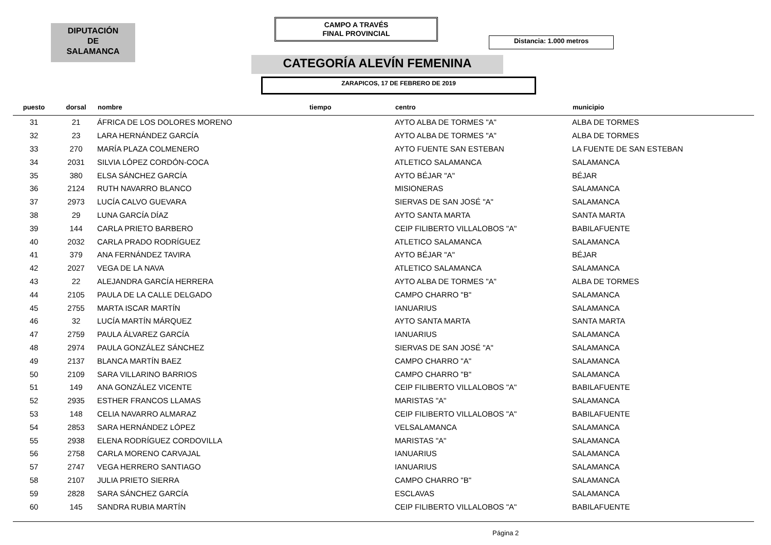DIPUTACIÓN
DE
SALAMANCA
CAMPO A TRAVÉS
FINAL PROVINCIAL
Distancia: 1.000 metros
CATEGORÍA ALEVÍN FEMENINA
ZARAPICOS, 17 DE FEBRERO DE 2019
| puesto | dorsal | nombre | tiempo | centro | municipio |
| --- | --- | --- | --- | --- | --- |
| 31 | 21 | ÁFRICA DE LOS DOLORES MORENO | | AYTO ALBA DE TORMES "A" | ALBA DE TORMES |
| 32 | 23 | LARA HERNÁNDEZ GARCÍA | | AYTO ALBA DE TORMES "A" | ALBA DE TORMES |
| 33 | 270 | MARÍA PLAZA COLMENERO | | AYTO FUENTE SAN ESTEBAN | LA FUENTE DE SAN ESTEBAN |
| 34 | 2031 | SILVIA LÓPEZ CORDÓN-COCA | | ATLETICO SALAMANCA | SALAMANCA |
| 35 | 380 | ELSA SÁNCHEZ GARCÍA | | AYTO BÉJAR "A" | BÉJAR |
| 36 | 2124 | RUTH NAVARRO BLANCO | | MISIONERAS | SALAMANCA |
| 37 | 2973 | LUCÍA CALVO GUEVARA | | SIERVAS DE SAN JOSÉ "A" | SALAMANCA |
| 38 | 29 | LUNA GARCÍA DÍAZ | | AYTO SANTA MARTA | SANTA MARTA |
| 39 | 144 | CARLA PRIETO BARBERO | | CEIP FILIBERTO VILLALOBOS "A" | BABILAFUENTE |
| 40 | 2032 | CARLA PRADO RODRÍGUEZ | | ATLETICO SALAMANCA | SALAMANCA |
| 41 | 379 | ANA FERNÁNDEZ TAVIRA | | AYTO BÉJAR "A" | BÉJAR |
| 42 | 2027 | VEGA DE LA NAVA | | ATLETICO SALAMANCA | SALAMANCA |
| 43 | 22 | ALEJANDRA GARCÍA HERRERA | | AYTO ALBA DE TORMES "A" | ALBA DE TORMES |
| 44 | 2105 | PAULA DE LA CALLE DELGADO | | CAMPO CHARRO "B" | SALAMANCA |
| 45 | 2755 | MARTA ISCAR MARTÍN | | IANUARIUS | SALAMANCA |
| 46 | 32 | LUCÍA MARTÍN MÁRQUEZ | | AYTO SANTA MARTA | SANTA MARTA |
| 47 | 2759 | PAULA ÁLVAREZ GARCÍA | | IANUARIUS | SALAMANCA |
| 48 | 2974 | PAULA GONZÁLEZ SÁNCHEZ | | SIERVAS DE SAN JOSÉ "A" | SALAMANCA |
| 49 | 2137 | BLANCA MARTÍN BAEZ | | CAMPO CHARRO "A" | SALAMANCA |
| 50 | 2109 | SARA VILLARINO BARRIOS | | CAMPO CHARRO "B" | SALAMANCA |
| 51 | 149 | ANA GONZÁLEZ VICENTE | | CEIP FILIBERTO VILLALOBOS "A" | BABILAFUENTE |
| 52 | 2935 | ESTHER FRANCOS LLAMAS | | MARISTAS "A" | SALAMANCA |
| 53 | 148 | CELIA NAVARRO ALMARAZ | | CEIP FILIBERTO VILLALOBOS "A" | BABILAFUENTE |
| 54 | 2853 | SARA HERNÁNDEZ LÓPEZ | | VELSALAMANCA | SALAMANCA |
| 55 | 2938 | ELENA RODRÍGUEZ CORDOVILLA | | MARISTAS "A" | SALAMANCA |
| 56 | 2758 | CARLA MORENO CARVAJAL | | IANUARIUS | SALAMANCA |
| 57 | 2747 | VEGA HERRERO SANTIAGO | | IANUARIUS | SALAMANCA |
| 58 | 2107 | JULIA PRIETO SIERRA | | CAMPO CHARRO "B" | SALAMANCA |
| 59 | 2828 | SARA SÁNCHEZ GARCÍA | | ESCLAVAS | SALAMANCA |
| 60 | 145 | SANDRA RUBIA MARTÍN | | CEIP FILIBERTO VILLALOBOS "A" | BABILAFUENTE |
Página 2